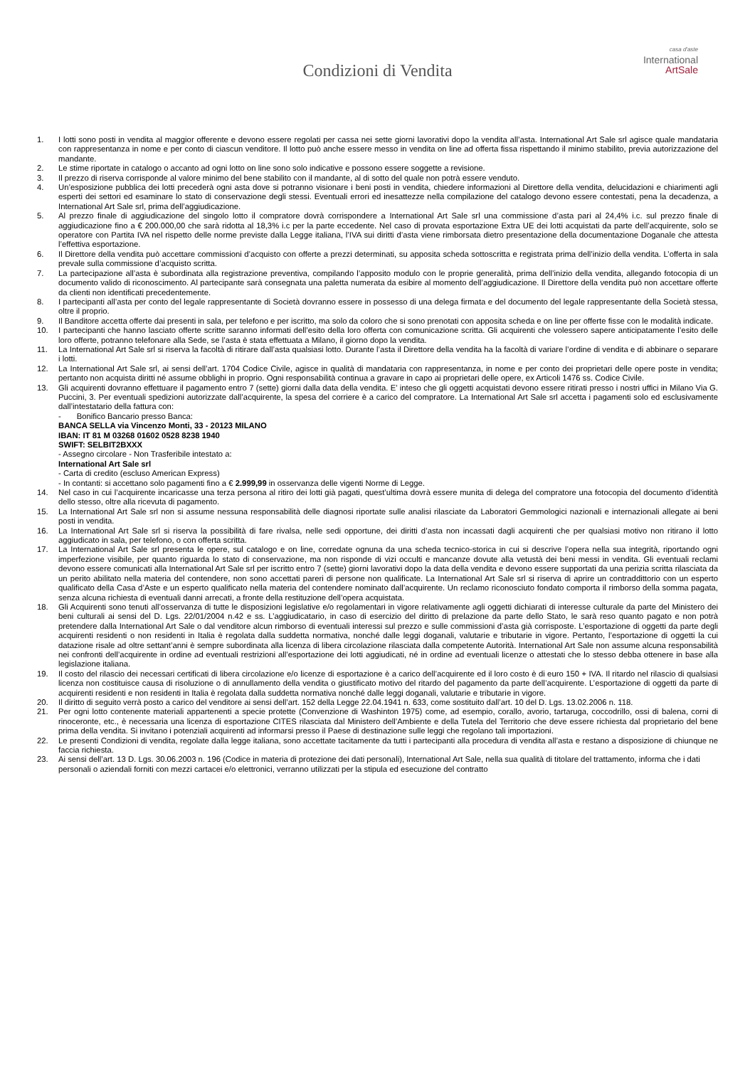Condizioni di Vendita
casa d'aste
International
ArtSale
1. I lotti sono posti in vendita al maggior offerente e devono essere regolati per cassa nei sette giorni lavorativi dopo la vendita all’asta. International Art Sale srl agisce quale mandataria con rappresentanza in nome e per conto di ciascun venditore. Il lotto può anche essere messo in vendita on line ad offerta fissa rispettando il minimo stabilito, previa autorizzazione del mandante.
2. Le stime riportate in catalogo o accanto ad ogni lotto on line sono solo indicative e possono essere soggette a revisione.
3. Il prezzo di riserva corrisponde al valore minimo del bene stabilito con il mandante, al di sotto del quale non potrà essere venduto.
4. Un’esposizione pubblica dei lotti precederà ogni asta dove si potranno visionare i beni posti in vendita, chiedere informazioni al Direttore della vendita, delucidazioni e chiarimenti agli esperti dei settori ed esaminare lo stato di conservazione degli stessi. Eventuali errori ed inesattezze nella compilazione del catalogo devono essere contestati, pena la decadenza, a International Art Sale srl, prima dell’aggiudicazione.
5. Al prezzo finale di aggiudicazione del singolo lotto il compratore dovrà corrispondere a International Art Sale srl una commissione d’asta pari al 24,4% i.c. sul prezzo finale di aggiudicazione fino a € 200.000,00 che sarà ridotta al 18,3% i.c per la parte eccedente. Nel caso di provata esportazione Extra UE dei lotti acquistati da parte dell’acquirente, solo se operatore con Partita IVA nel rispetto delle norme previste dalla Legge italiana, l’IVA sui diritti d’asta viene rimborsata dietro presentazione della documentazione Doganale che attesta l’effettiva esportazione.
6. Il Direttore della vendita può accettare commissioni d’acquisto con offerte a prezzi determinati, su apposita scheda sottoscritta e registrata prima dell’inizio della vendita. L’offerta in sala prevale sulla commissione d’acquisto scritta.
7. La partecipazione all’asta è subordinata alla registrazione preventiva, compilando l’apposito modulo con le proprie generalità, prima dell’inizio della vendita, allegando fotocopia di un documento valido di riconoscimento. Al partecipante sarà consegnata una paletta numerata da esibire al momento dell’aggiudicazione. Il Direttore della vendita può non accettare offerte da clienti non identificati precedentemente.
8. I partecipanti all’asta per conto del legale rappresentante di Società dovranno essere in possesso di una delega firmata e del documento del legale rappresentante della Società stessa, oltre il proprio.
9. Il Banditore accetta offerte dai presenti in sala, per telefono e per iscritto, ma solo da coloro che si sono prenotati con apposita scheda e on line per offerte fisse con le modalità indicate.
10. I partecipanti che hanno lasciato offerte scritte saranno informati dell’esito della loro offerta con comunicazione scritta. Gli acquirenti che volessero sapere anticipatamente l’esito delle loro offerte, potranno telefonare alla Sede, se l’asta è stata effettuata a Milano, il giorno dopo la vendita.
11. La International Art Sale srl si riserva la facoltà di ritirare dall’asta qualsiasi lotto. Durante l’asta il Direttore della vendita ha la facoltà di variare l’ordine di vendita e di abbinare o separare i lotti.
12. La International Art Sale srl, ai sensi dell’art. 1704 Codice Civile, agisce in qualità di mandataria con rappresentanza, in nome e per conto dei proprietari delle opere poste in vendita; pertanto non acquista diritti né assume obblighi in proprio. Ogni responsabilità continua a gravare in capo ai proprietari delle opere, ex Articoli 1476 ss. Codice Civile.
13. Gli acquirenti dovranno effettuare il pagamento entro 7 (sette) giorni dalla data della vendita. E’ inteso che gli oggetti acquistati devono essere ritirati presso i nostri uffici in Milano Via G. Puccini, 3. Per eventuali spedizioni autorizzate dall’acquirente, la spesa del corriere è a carico del compratore. La International Art Sale srl accetta i pagamenti solo ed esclusivamente dall’intestatario della fattura con:
- Bonifico Bancario presso Banca:
BANCA SELLA via Vincenzo Monti, 33 - 20123 MILANO
IBAN: IT 81 M 03268 01602 0528 8238 1940
SWIFT: SELBIT2BXXX
- Assegno circolare - Non Trasferibile intestato a:
International Art Sale srl
- Carta di credito (escluso American Express)
- In contanti: si accettano solo pagamenti fino a € 2.999,99 in osservanza delle vigenti Norme di Legge.
14. Nel caso in cui l’acquirente incaricasse una terza persona al ritiro dei lotti già pagati, quest’ultima dovrà essere munita di delega del compratore una fotocopia del documento d’identità dello stesso, oltre alla ricevuta di pagamento.
15. La International Art Sale srl non si assume nessuna responsabilità delle diagnosi riportate sulle analisi rilasciate da Laboratori Gemmologici nazionali e internazionali allegate ai beni posti in vendita.
16. La International Art Sale srl si riserva la possibilità di fare rivalsa, nelle sedi opportune, dei diritti d’asta non incassati dagli acquirenti che per qualsiasi motivo non ritirano il lotto aggiudicato in sala, per telefono, o con offerta scritta.
17. La International Art Sale srl presenta le opere, sul catalogo e on line, corredate ognuna da una scheda tecnico-storica in cui si descrive l’opera nella sua integrità, riportando ogni imperfezione visibile, per quanto riguarda lo stato di conservazione, ma non risponde di vizi occulti e mancanze dovute alla vetustà dei beni messi in vendita. Gli eventuali reclami devono essere comunicati alla International Art Sale srl per iscritto entro 7 (sette) giorni lavorativi dopo la data della vendita e devono essere supportati da una perizia scritta rilasciata da un perito abilitato nella materia del contendere, non sono accettati pareri di persone non qualificate. La International Art Sale srl si riserva di aprire un contraddittorio con un esperto qualificato della Casa d’Aste e un esperto qualificato nella materia del contendere nominato dall’acquirente. Un reclamo riconosciuto fondato comporta il rimborso della somma pagata, senza alcuna richiesta di eventuali danni arrecati, a fronte della restituzione dell’opera acquistata.
18. Gli Acquirenti sono tenuti all’osservanza di tutte le disposizioni legislative e/o regolamentari in vigore relativamente agli oggetti dichiarati di interesse culturale da parte del Ministero dei beni culturali ai sensi del D. Lgs. 22/01/2004 n.42 e ss. L’aggiudicatario, in caso di esercizio del diritto di prelazione da parte dello Stato, le sarà reso quanto pagato e non potrà pretendere dalla International Art Sale o dal venditore alcun rimborso di eventuali interessi sul prezzo e sulle commissioni d’asta già corrisposte. L’esportazione di oggetti da parte degli acquirenti residenti o non residenti in Italia è regolata dalla suddetta normativa, nonché dalle leggi doganali, valutarie e tributarie in vigore. Pertanto, l’esportazione di oggetti la cui datazione risale ad oltre settant’anni è sempre subordinata alla licenza di libera circolazione rilasciata dalla competente Autorità. International Art Sale non assume alcuna responsabilità nei confronti dell’acquirente in ordine ad eventuali restrizioni all’esportazione dei lotti aggiudicati, né in ordine ad eventuali licenze o attestati che lo stesso debba ottenere in base alla legislazione italiana.
19. Il costo del rilascio dei necessari certificati di libera circolazione e/o licenze di esportazione è a carico dell’acquirente ed il loro costo è di euro 150 + IVA. Il ritardo nel rilascio di qualsiasi licenza non costituisce causa di risoluzione o di annullamento della vendita o giustificato motivo del ritardo del pagamento da parte dell’acquirente. L’esportazione di oggetti da parte di acquirenti residenti e non residenti in Italia è regolata dalla suddetta normativa nonché dalle leggi doganali, valutarie e tributarie in vigore.
20. Il diritto di seguito verrà posto a carico del venditore ai sensi dell’art. 152 della Legge 22.04.1941 n. 633, come sostituito dall’art. 10 del D. Lgs. 13.02.2006 n. 118.
21. Per ogni lotto contenente materiali appartenenti a specie protette (Convenzione di Washinton 1975) come, ad esempio, corallo, avorio, tartaruga, coccodrillo, ossi di balena, corni di rinoceronte, etc., è necessaria una licenza di esportazione CITES rilasciata dal Ministero dell’Ambiente e della Tutela del Territorio che deve essere richiesta dal proprietario del bene prima della vendita. Si invitano i potenziali acquirenti ad informarsi presso il Paese di destinazione sulle leggi che regolano tali importazioni.
22. Le presenti Condizioni di vendita, regolate dalla legge italiana, sono accettate tacitamente da tutti i partecipanti alla procedura di vendita all’asta e restano a disposizione di chiunque ne faccia richiesta.
23. Ai sensi dell’art. 13 D. Lgs. 30.06.2003 n. 196 (Codice in materia di protezione dei dati personali), International Art Sale, nella sua qualità di titolare del trattamento, informa che i dati personali o aziendali forniti con mezzi cartacei e/o elettronici, verranno utilizzati per la stipula ed esecuzione del contratto